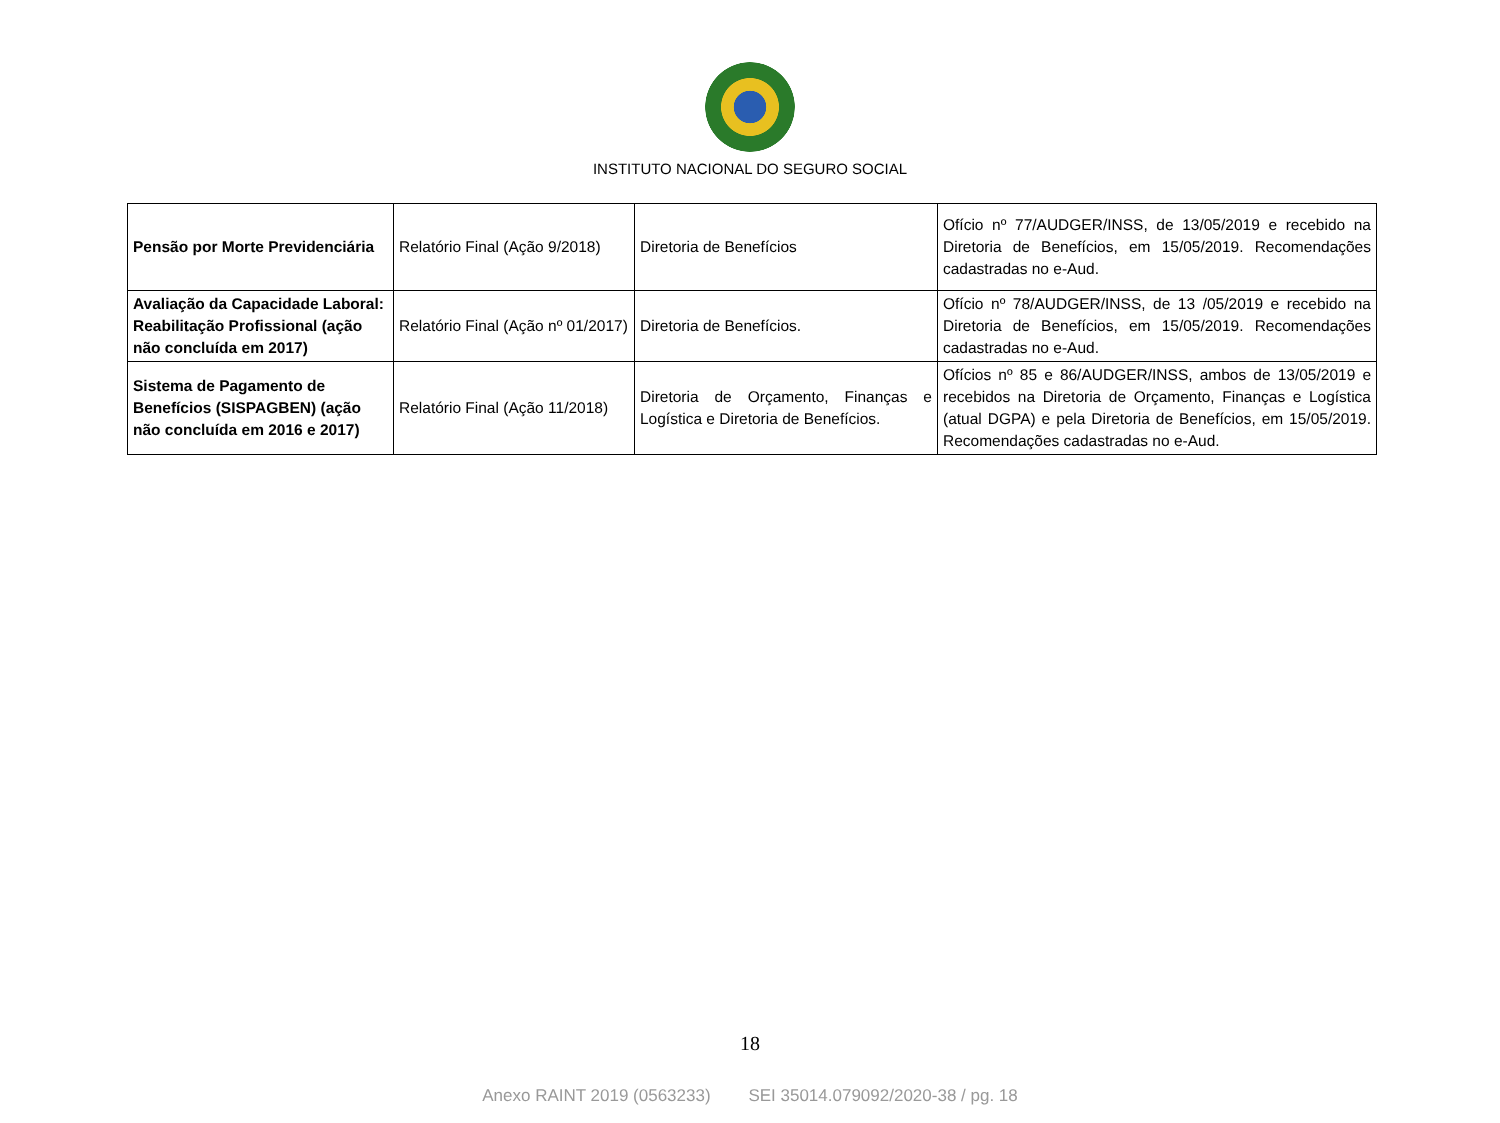INSTITUTO NACIONAL DO SEGURO SOCIAL
| Pensão por Morte Previdenciária | Relatório Final (Ação 9/2018) | Diretoria de Benefícios | Ofício nº 77/AUDGER/INSS, de 13/05/2019 e recebido na Diretoria de Benefícios, em 15/05/2019. Recomendações cadastradas no e-Aud. |
| Avaliação da Capacidade Laboral: Reabilitação Profissional (ação não concluída em 2017) | Relatório Final (Ação nº 01/2017) | Diretoria de Benefícios. | Ofício nº 78/AUDGER/INSS, de 13 /05/2019 e recebido na Diretoria de Benefícios, em 15/05/2019. Recomendações cadastradas no e-Aud. |
| Sistema de Pagamento de Benefícios (SISPAGBEN) (ação não concluída em 2016 e 2017) | Relatório Final (Ação 11/2018) | Diretoria de Orçamento, Finanças e Logística e Diretoria de Benefícios. | Ofícios nº 85 e 86/AUDGER/INSS, ambos de 13/05/2019 e recebidos na Diretoria de Orçamento, Finanças e Logística (atual DGPA) e pela Diretoria de Benefícios, em 15/05/2019. Recomendações cadastradas no e-Aud. |
18
Anexo RAINT 2019 (0563233) SEI 35014.079092/2020-38 / pg. 18